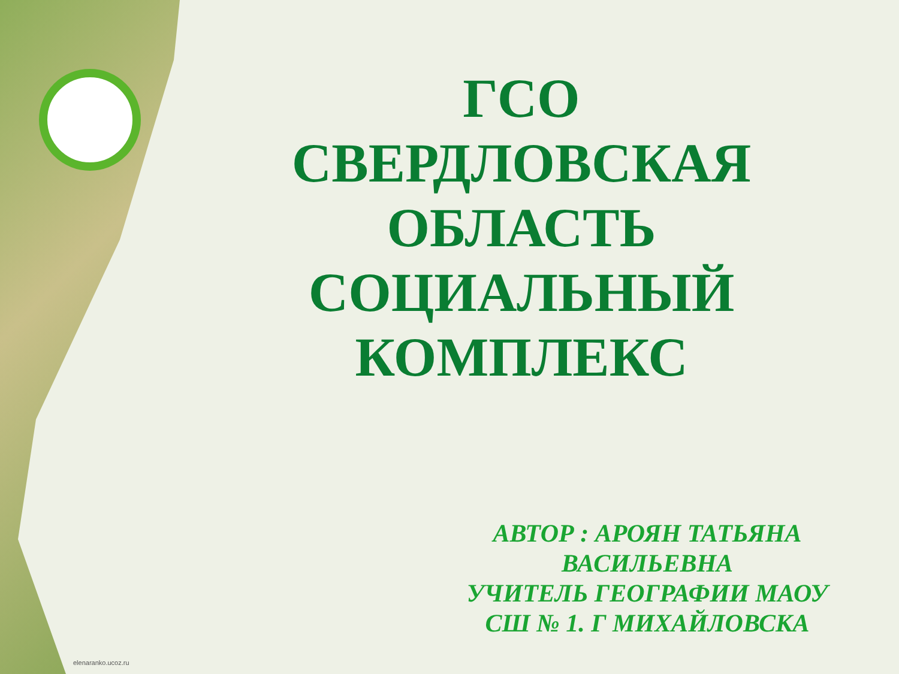ГСО
СВЕРДЛОВСКАЯ
ОБЛАСТЬ
СОЦИАЛЬНЫЙ
КОМПЛЕКС
АВТОР : АРОЯН ТАТЬЯНА ВАСИЛЬЕВНА
УЧИТЕЛЬ ГЕОГРАФИИ МАОУ СШ № 1. Г МИХАЙЛОВСКА
elenaranko.ucoz.ru